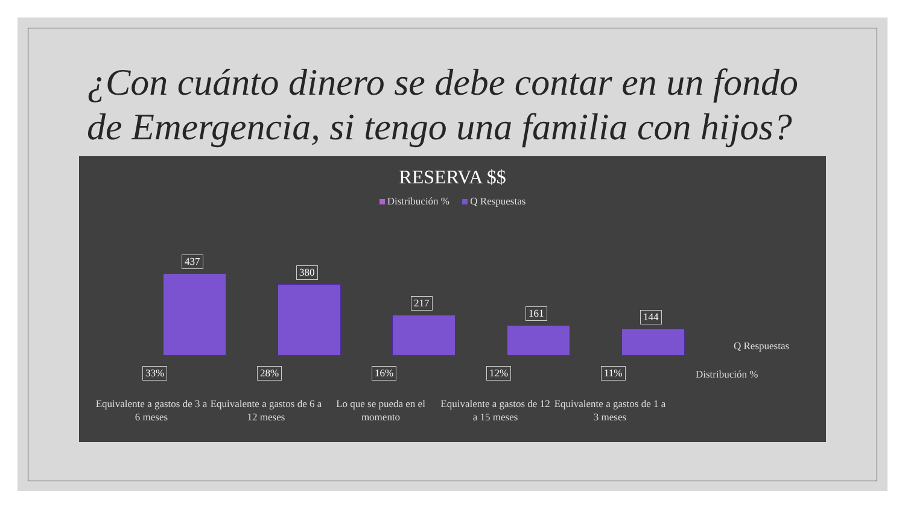¿Con cuánto dinero se debe contar en un fondo de Emergencia, si tengo una familia con hijos?
RESERVA $$
Distribución % Q Respuestas
437
380
217
161 144
33% 28% 16% 12% 11%
Q Respuestas
Distribución %
Equivalente a gastos de 3 a 6 meses
Equivalente a gastos de 6 a 12 meses
Lo que se pueda en el momento
Equivalente a gastos de 12 a 15 meses
Equivalente a gastos de 1 a 3 meses